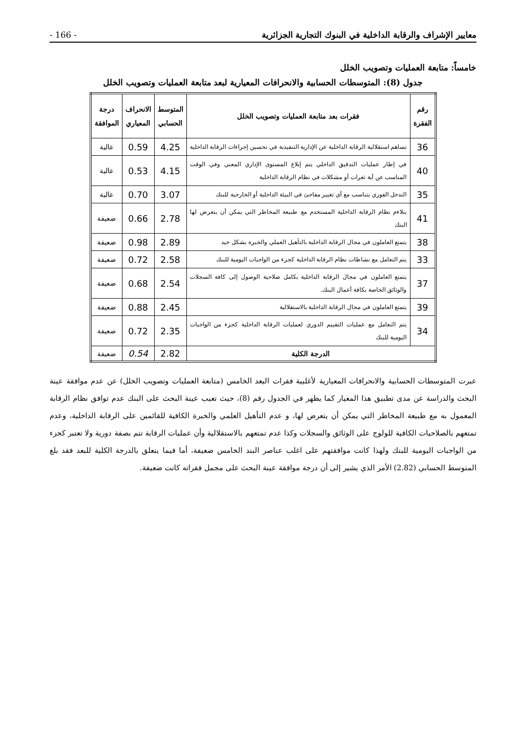معايير الإشراف والرقابة الداخلية في البنوك التجارية الجزائرية - 166 -
خامساً: متابعة العمليات وتصويب الخلل
جدول (8): المتوسطات الحسابية والانحرافات المعيارية لبعد متابعة العمليات وتصويب الخلل
| رقم الفقرة | فقرات بعد متابعة العمليات وتصويب الخلل | المتوسط الحسابي | الانحراف المعياري | درجة الموافقة |
| --- | --- | --- | --- | --- |
| 36 | تساهم استقلالية الرقابة الداخلية عن الإدارية التنفيذية في تحسين إجراءات الرقابة الداخلية | 4.25 | 0.59 | عالية |
| 40 | في إطار عمليات التدقيق الداخلي يتم إبلاغ المستوى الإداري المعني وفي الوقت المناسب عن أية ثغرات أو مشكلات في نظام الرقابة الداخلية | 4.15 | 0.53 | عالية |
| 35 | التدخل الفوري يتناسب مع أي تغيير مفاجئ في البيئة الداخلية أو الخارجية للبنك | 3.07 | 0.70 | عالية |
| 41 | يتلاءم نظام الرقابة الداخلية المستخدم مع طبيعة المخاطر التي يمكن أن يتعرض لها البنك | 2.78 | 0.66 | ضعيفة |
| 38 | يتمتع العاملون في مجال الرقابة الداخلية بالتأهيل العملي والخبرة بشكل جيد | 2.89 | 0.98 | ضعيفة |
| 33 | يتم التعامل مع نشاطات نظام الرقابة الداخلية كجزء من الواجبات اليومية للبنك | 2.58 | 0.72 | ضعيفة |
| 37 | يتمتع العاملون في مجال الرقابة الداخلية بكامل صلاحية الوصول إلى كافة السجلات والوثائق الخاصة بكافة أعمال البنك. | 2.54 | 0.68 | ضعيفة |
| 39 | يتمتع العاملون في مجال الرقابة الداخلية بالاستقلالية | 2.45 | 0.88 | ضعيفة |
| 34 | يتم التعامل مع عمليات التقييم الدوري لعمليات الرقابة الداخلية كجزء من الواجبات اليومية للبنك | 2.35 | 0.72 | ضعيفة |
| الدرجة الكلية | | 2.82 | 0.54 | ضعيفة |
عبرت المتوسطات الحسابية والانحرافات المعيارية لأغلبية فقرات البعد الخامس (متابعة العمليات وتصويب الخلل) عن عدم موافقة عينة البحث والدراسة عن مدى تطبيق هذا المعيار كما يظهر في الجدول رقم (8)، حيث تعيب عينة البحث على البنك عدم توافق نظام الرقابة المعمول به مع طبيعة المخاطر التي يمكن أن يتعرض لها، و عدم التأهيل العلمي والخبرة الكافية للقائمين على الرقابة الداخلية، وعدم تمتعهم بالصلاحيات الكافية للولوج على الوثائق والسجلات وكذا عدم تمتعهم بالاستقلالية وأن عمليات الرقابة تتم بصفة دورية ولا تعتبر كجزء من الواجبات اليومية للبنك ولهذا كانت موافقتهم على اغلب عناصر البند الخامس ضعيفة، أما فيما يتعلق بالدرجة الكلية للبعد فقد بلغ المتوسط الحسابي (2.82) الأمر الذي يشير إلى أن درجة موافقة عينة البحث على مجمل فقراته كانت ضعيفة.